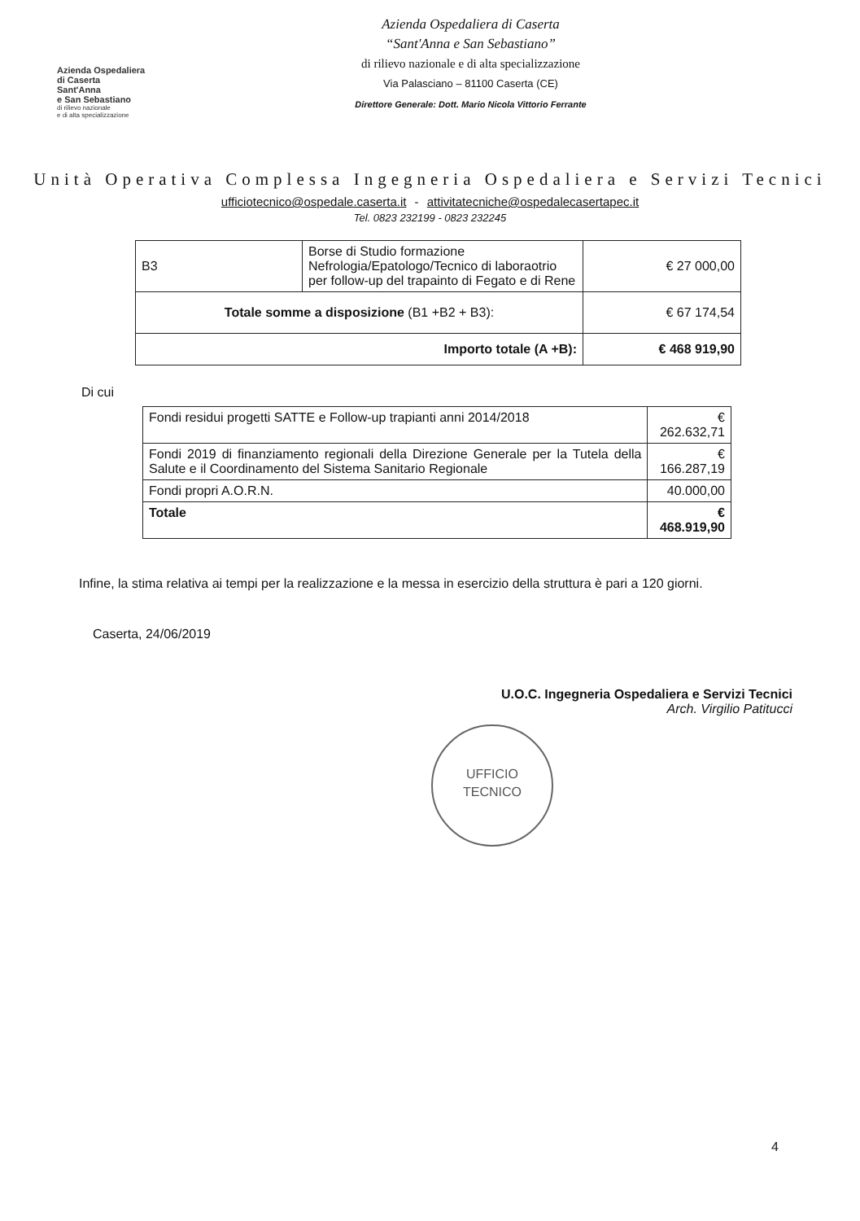Azienda Ospedaliera
di Caserta
Sant'Anna
e San Sebastiano
di rilievo nazionale
e di alta specializzazione
Azienda Ospedaliera di Caserta
“Sant'Anna e San Sebastiano”
di rilievo nazionale e di alta specializzazione
Via Palasciano – 81100 Caserta (CE)
Direttore Generale: Dott. Mario Nicola Vittorio Ferrante
Unità Operativa Complessa Ingegneria Ospedaliera e Servizi Tecnici
ufficiotecnico@ospedale.caserta.it - attivitatecniche@ospedalecasertapec.it
Tel. 0823 232199 - 0823 232245
| B3 | Borse di Studio formazione Nefrologia/Epatologo/Tecnico di laboraotrio per follow-up del trapainto di Fegato e di Rene | € 27 000,00 |
| Totale somme a disposizione (B1 +B2 + B3): | | € 67 174,54 |
| Importo totale (A +B): | | € 468 919,90 |
Di cui
| Fondi residui progetti SATTE e Follow-up trapianti anni 2014/2018 | € 262.632,71 |
| Fondi 2019 di finanziamento regionali della Direzione Generale per la Tutela della Salute e il Coordinamento del Sistema Sanitario Regionale | € 166.287,19 |
| Fondi propri A.O.R.N. | 40.000,00 |
| Totale | € 468.919,90 |
Infine, la stima relativa ai tempi per la realizzazione e la messa in esercizio della struttura è pari a 120 giorni.
Caserta, 24/06/2019
U.O.C. Ingegneria Ospedaliera e Servizi Tecnici
Arch. Virgilio Patitucci
UFFICIO
TECNICO
4